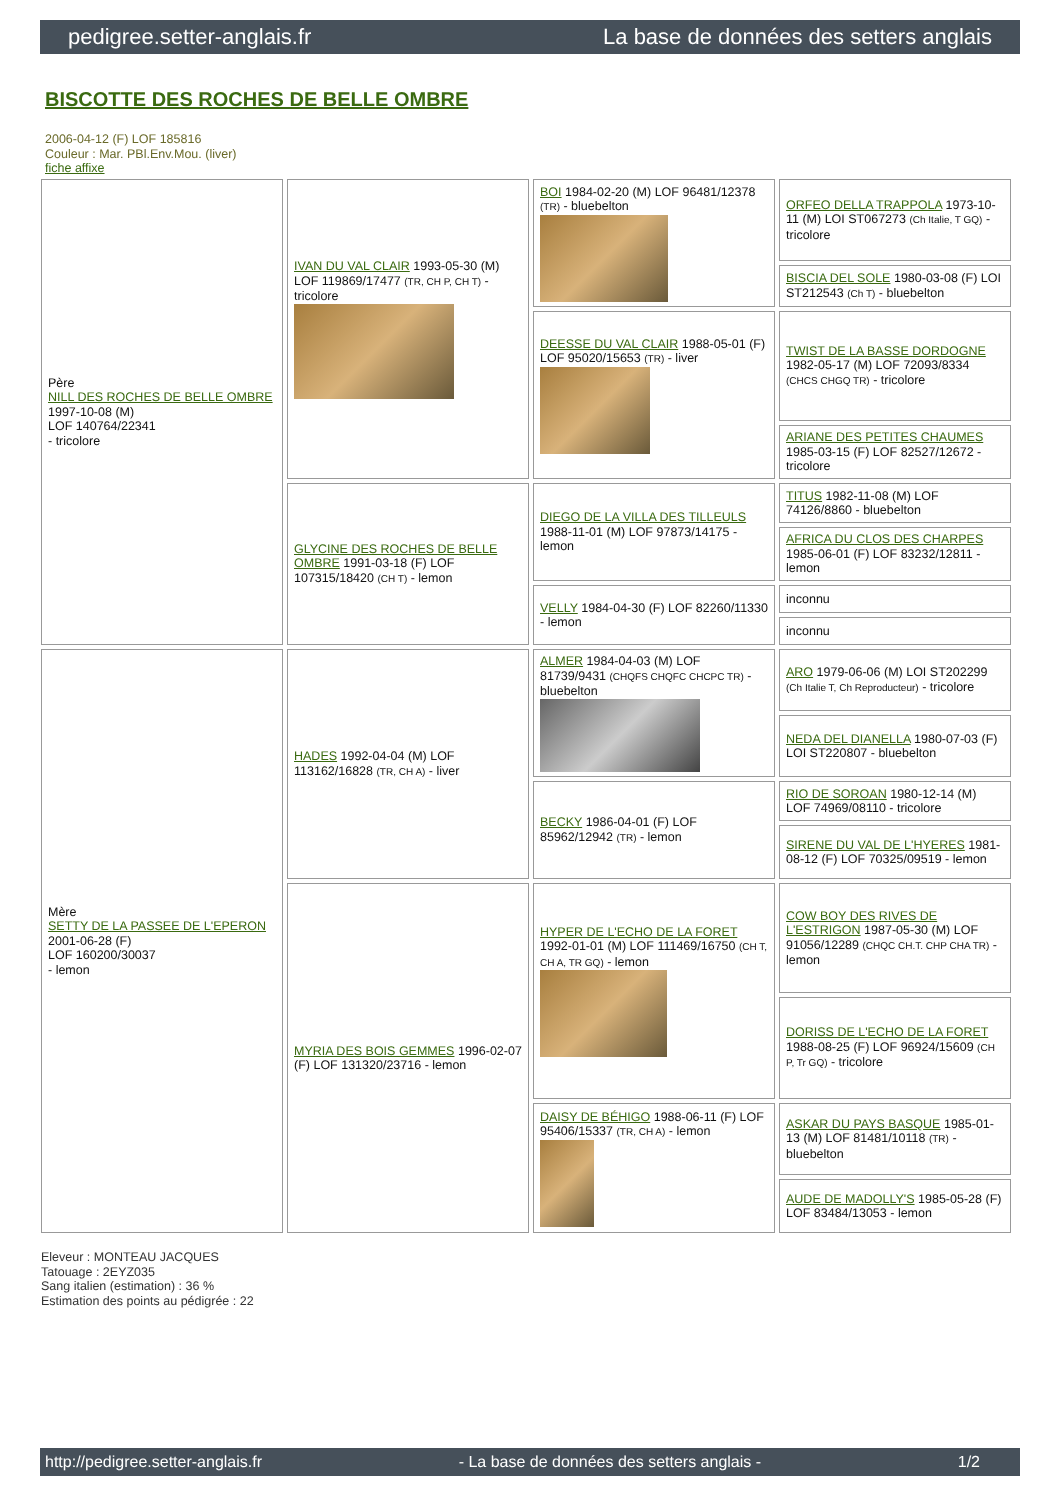pedigree.setter-anglais.fr La base de données des setters anglais
BISCOTTE DES ROCHES DE BELLE OMBRE
2006-04-12 (F) LOF 185816
Couleur : Mar. PBl.Env.Mou. (liver)
fiche affixe
| Père NILL DES ROCHES DE BELLE OMBRE 1997-10-08 (M) LOF 140764/22341 - tricolore | IVAN DU VAL CLAIR 1993-05-30 (M) LOF 119869/17477 (TR, CH P, CH T) - tricolore | BOI 1984-02-20 (M) LOF 96481/12378 (TR) - bluebelton | ORFEO DELLA TRAPPOLA 1973-10-11 (M) LOI ST067273 (Ch Italie, T GQ) - tricolore |
| | | | BISCIA DEL SOLE 1980-03-08 (F) LOI ST212543 (Ch T) - bluebelton |
| | | DEESSE DU VAL CLAIR 1988-05-01 (F) LOF 95020/15653 (TR) - liver | TWIST DE LA BASSE DORDOGNE 1982-05-17 (M) LOF 72093/8334 (CHCS CHGQ TR) - tricolore |
| | | | ARIANE DES PETITES CHAUMES 1985-03-15 (F) LOF 82527/12672 - tricolore |
| | GLYCINE DES ROCHES DE BELLE OMBRE 1991-03-18 (F) LOF 107315/18420 (CH T) - lemon | DIEGO DE LA VILLA DES TILLEULS 1988-11-01 (M) LOF 97873/14175 - lemon | TITUS 1982-11-08 (M) LOF 74126/8860 - bluebelton |
| | | | AFRICA DU CLOS DES CHARPES 1985-06-01 (F) LOF 83232/12811 - lemon |
| | | VELLY 1984-04-30 (F) LOF 82260/11330 - lemon | inconnu |
| | | | inconnu |
| Mère SETTY DE LA PASSEE DE L'EPERON 2001-06-28 (F) LOF 160200/30037 - lemon | HADES 1992-04-04 (M) LOF 113162/16828 (TR, CH A) - liver | ALMER 1984-04-03 (M) LOF 81739/9431 (CHQFS CHQFC CHCPC TR) - bluebelton | ARO 1979-06-06 (M) LOI ST202299 (Ch Italie T, Ch Reproducteur) - tricolore |
| | | | NEDA DEL DIANELLA 1980-07-03 (F) LOI ST220807 - bluebelton |
| | | BECKY 1986-04-01 (F) LOF 85962/12942 (TR) - lemon | RIO DE SOROAN 1980-12-14 (M) LOF 74969/08110 - tricolore |
| | | | SIRENE DU VAL DE L'HYERES 1981-08-12 (F) LOF 70325/09519 - lemon |
| | MYRIA DES BOIS GEMMES 1996-02-07 (F) LOF 131320/23716 - lemon | HYPER DE L'ECHO DE LA FORET 1992-01-01 (M) LOF 111469/16750 (CH T, CH A, TR GQ) - lemon | COW BOY DES RIVES DE L'ESTRIGON 1987-05-30 (M) LOF 91056/12289 (CHQC CH.T. CHP CHA TR) - lemon |
| | | | DORISS DE L'ECHO DE LA FORET 1988-08-25 (F) LOF 96924/15609 (CH P, Tr GQ) - tricolore |
| | | DAISY DE BÉHIGO 1988-06-11 (F) LOF 95406/15337 (TR, CH A) - lemon | ASKAR DU PAYS BASQUE 1985-01-13 (M) LOF 81481/10118 (TR) - bluebelton |
| | | | AUDE DE MADOLLY'S 1985-05-28 (F) LOF 83484/13053 - lemon |
Eleveur : MONTEAU JACQUES
Tatouage : 2EYZ035
Sang italien (estimation) : 36 %
Estimation des points au pédigrée : 22
http://pedigree.setter-anglais.fr - La base de données des setters anglais - 1/2